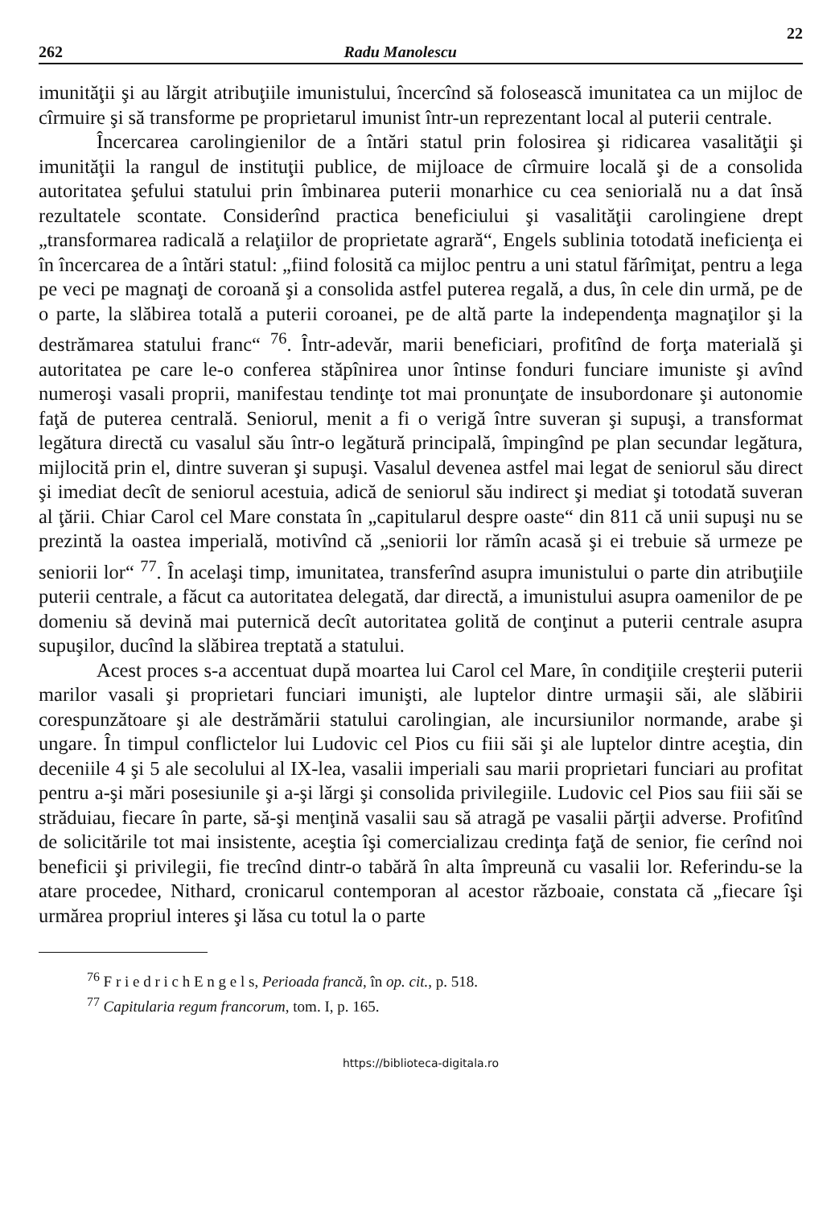22
262 Radu Manolescu
imunităţii şi au lărgit atribuţiile imunistului, încercînd să folosească imunitatea ca un mijloc de cîrmuire şi să transforme pe proprietarul imunist într-un reprezentant local al puterii centrale.
Încercarea carolingienilor de a întări statul prin folosirea şi ridicarea vasalităţii şi imunităţii la rangul de instituţii publice, de mijloace de cîrmuire locală şi de a consolida autoritatea şefului statului prin îmbinarea puterii monarhice cu cea seniorială nu a dat însă rezultatele scontate. Considerînd practica beneficiului şi vasalităţii carolingiene drept „transformarea radicală a relaţiilor de proprietate agrară“, Engels sublinia totodată ineficienţa ei în încercarea de a întări statul: „fiind folosită ca mijloc pentru a uni statul fărîmiţat, pentru a lega pe veci pe magnaţi de coroană şi a consolida astfel puterea regală, a dus, în cele din urmă, pe de o parte, la slăbirea totală a puterii coroanei, pe de altă parte la independenţa magnaţilor şi la destrămarea statului franc“ <sup>76</sup>. Într-adevăr, marii beneficiari, profitînd de forţa materială şi autoritatea pe care le-o conferea stăpînirea unor întinse fonduri funciare imuniste şi avînd numeroşi vasali proprii, manifestau tendinţe tot mai pronunţate de insubordonare şi autonomie faţă de puterea centrală. Seniorul, menit a fi o verigă între suveran şi supuşi, a transformat legătura directă cu vasalul său într-o legătură principală, împingînd pe plan secundar legătura, mijlocită prin el, dintre suveran şi supuşi. Vasalul devenea astfel mai legat de seniorul său direct şi imediat decît de seniorul acestuia, adică de seniorul său indirect şi mediat şi totodată suveran al ţării. Chiar Carol cel Mare constata în „capitularul despre oaste“ din 811 că unii supuşi nu se prezintă la oastea imperială, motivînd că „seniorii lor rămîn acasă şi ei trebuie să urmeze pe seniorii lor“ <sup>77</sup>. În acelaşi timp, imunitatea, transferînd asupra imunistului o parte din atribuţiile puterii centrale, a făcut ca autoritatea delegată, dar directă, a imunistului asupra oamenilor de pe domeniu să devină mai puternică decît autoritatea golită de conţinut a puterii centrale asupra supuşilor, ducînd la slăbirea treptată a statului.
Acest proces s-a accentuat după moartea lui Carol cel Mare, în condiţiile creşterii puterii marilor vasali şi proprietari funciari imunişti, ale luptelor dintre urmaşii săi, ale slăbirii corespunzătoare şi ale destrămării statului carolingian, ale incursiunilor normande, arabe şi ungare. În timpul conflictelor lui Ludovic cel Pios cu fiii săi şi ale luptelor dintre aceştia, din deceniile 4 şi 5 ale secolului al IX-lea, vasalii imperiali sau marii proprietari funciari au profitat pentru a-şi mări posesiunile şi a-şi lărgi şi consolida privilegiile. Ludovic cel Pios sau fiii săi se străduiau, fiecare în parte, să-şi menţină vasalii sau să atragă pe vasalii părţii adverse. Profitînd de solicitările tot mai insistente, aceştia îşi comercializau credinţa faţă de senior, fie cerînd noi beneficii şi privilegii, fie trecînd dintr-o tabără în alta împreună cu vasalii lor. Referindu-se la atare procedee, Nithard, cronicarul contemporan al acestor războaie, constata că „fiecare îşi urmărea propriul interes şi lăsa cu totul la o parte
<sup>76</sup> F r i e d r i c h E n g e l s, Perioada francă, în op. cit., p. 518.
<sup>77</sup> Capitularia regum francorum, tom. I, p. 165.
https://biblioteca-digitala.ro